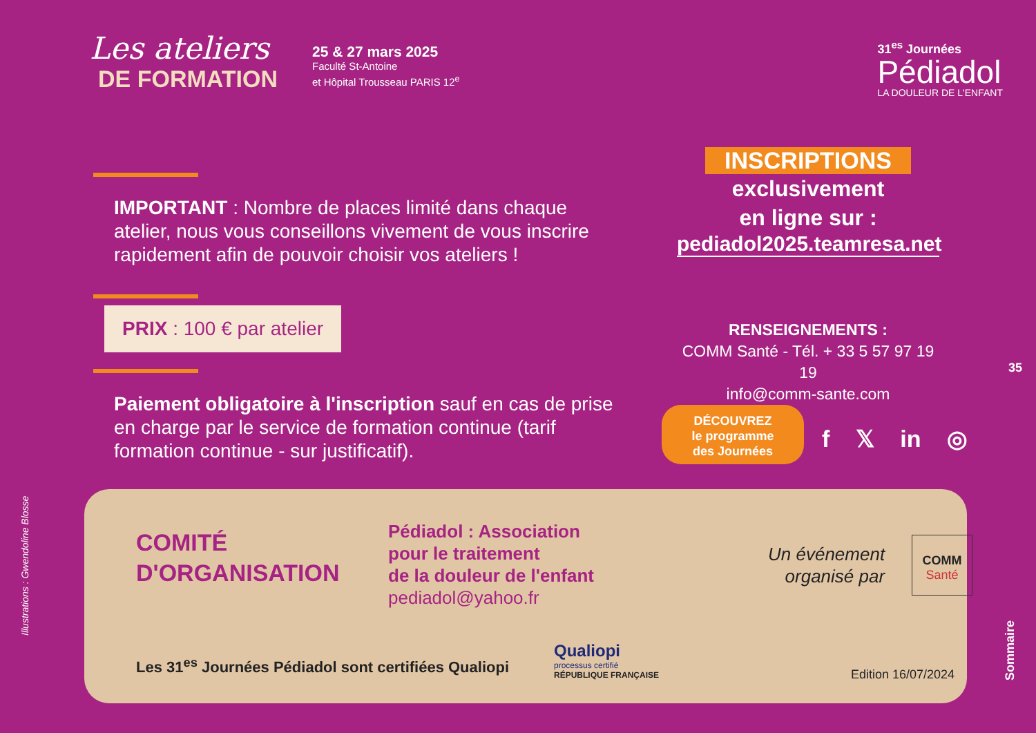Les ateliers
DE FORMATION
25 & 27 mars 2025
Faculté St-Antoine
et Hôpital Trousseau PARIS 12<sup>e</sup>
31<sup>es</sup> Journées
Pédiadol
LA DOULEUR DE L'ENFANT
IMPORTANT : Nombre de places limité dans chaque atelier, nous vous conseillons vivement de vous inscrire rapidement afin de pouvoir choisir vos ateliers !
PRIX : 100 € par atelier
Paiement obligatoire à l'inscription sauf en cas de prise en charge par le service de formation continue (tarif formation continue - sur justificatif).
INSCRIPTIONS
exclusivement
en ligne sur :
pediadol2025.teamresa.net
RENSEIGNEMENTS :
COMM Santé - Tél. + 33 5 57 97 19 19
info@comm-sante.com
DÉCOUVREZ
le programme
des Journées
f 𝕏 in ◎
35
Illustrations : Gwendoline Blosse
Sommaire
COMITÉ
D'ORGANISATION
Pédiadol : Association
pour le traitement
de la douleur de l'enfant
pediadol@yahoo.fr
Un événement
organisé par
COMM
Santé
Les 31<sup>es</sup> Journées Pédiadol sont certifiées Qualiopi
Qualiopi
processus certifié
RÉPUBLIQUE FRANÇAISE
Edition 16/07/2024